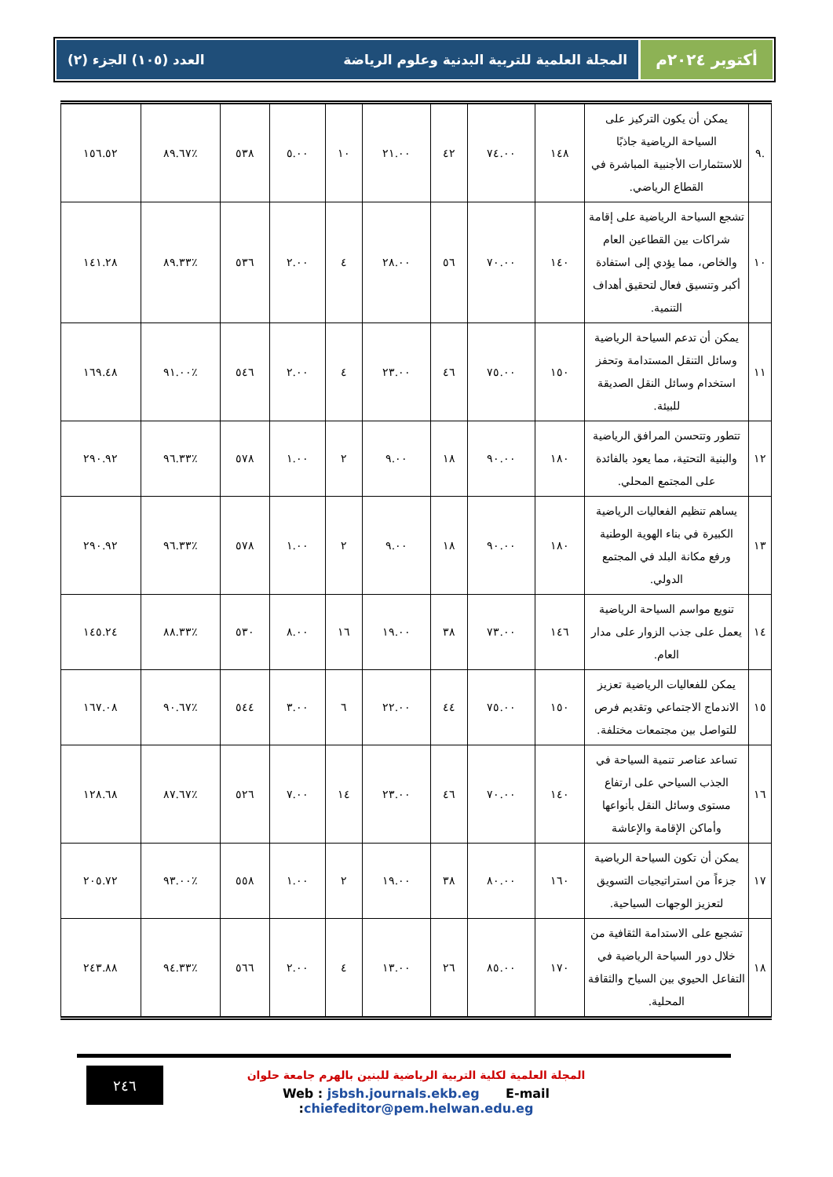أكتوبر ٢٠٢٤م
المجلة العلمية للتربية البدنية وعلوم الرياضة العدد (١٠٥) الجزء (٢)
| .٩ | يمكن أن يكون التركيز على السياحة الرياضية جاذبًا للاستثمارات الأجنبية المباشرة في القطاع الرياضي. | ١٤٨ | ٧٤.٠٠ | ٤٢ | ٢١.٠٠ | ١٠ | ٥.٠٠ | ٥٣٨ | ٪٨٩.٦٧ | ١٥٦.٥٢ |
| ١٠ | تشجع السياحة الرياضية على إقامة شراكات بين القطاعين العام والخاص، مما يؤدي إلى استفادة أكبر وتنسيق فعال لتحقيق أهداف التنمية. | ١٤٠ | ٧٠.٠٠ | ٥٦ | ٢٨.٠٠ | ٤ | ٢.٠٠ | ٥٣٦ | ٪٨٩.٣٣ | ١٤١.٢٨ |
| ١١ | يمكن أن تدعم السياحة الرياضية وسائل التنقل المستدامة وتحفز استخدام وسائل النقل الصديقة للبيئة. | ١٥٠ | ٧٥.٠٠ | ٤٦ | ٢٣.٠٠ | ٤ | ٢.٠٠ | ٥٤٦ | ٪٩١.٠٠ | ١٦٩.٤٨ |
| ١٢ | تتطور وتتحسن المرافق الرياضية والبنية التحتية، مما يعود بالفائدة على المجتمع المحلي. | ١٨٠ | ٩٠.٠٠ | ١٨ | ٩.٠٠ | ٢ | ١.٠٠ | ٥٧٨ | ٪٩٦.٣٣ | ٢٩٠.٩٢ |
| ١٣ | يساهم تنظيم الفعاليات الرياضية الكبيرة في بناء الهوية الوطنية ورفع مكانة البلد في المجتمع الدولي. | ١٨٠ | ٩٠.٠٠ | ١٨ | ٩.٠٠ | ٢ | ١.٠٠ | ٥٧٨ | ٪٩٦.٣٣ | ٢٩٠.٩٢ |
| ١٤ | تنويع مواسم السياحة الرياضية يعمل على جذب الزوار على مدار العام. | ١٤٦ | ٧٣.٠٠ | ٣٨ | ١٩.٠٠ | ١٦ | ٨.٠٠ | ٥٣٠ | ٪٨٨.٣٣ | ١٤٥.٢٤ |
| ١٥ | يمكن للفعاليات الرياضية تعزيز الاندماج الاجتماعي وتقديم فرص للتواصل بين مجتمعات مختلفة. | ١٥٠ | ٧٥.٠٠ | ٤٤ | ٢٢.٠٠ | ٦ | ٣.٠٠ | ٥٤٤ | ٪٩٠.٦٧ | ١٦٧.٠٨ |
| ١٦ | تساعد عناصر تنمية السياحة في الجذب السياحي على ارتفاع مستوى وسائل النقل بأنواعها وأماكن الإقامة والإعاشة | ١٤٠ | ٧٠.٠٠ | ٤٦ | ٢٣.٠٠ | ١٤ | ٧.٠٠ | ٥٢٦ | ٪٨٧.٦٧ | ١٢٨.٦٨ |
| ١٧ | يمكن أن تكون السياحة الرياضية جزءاً من استراتيجيات التسويق لتعزيز الوجهات السياحية. | ١٦٠ | ٨٠.٠٠ | ٣٨ | ١٩.٠٠ | ٢ | ١.٠٠ | ٥٥٨ | ٪٩٣.٠٠ | ٢٠٥.٧٢ |
| ١٨ | تشجيع على الاستدامة الثقافية من خلال دور السياحة الرياضية في التفاعل الحيوي بين السياح والثقافة المحلية. | ١٧٠ | ٨٥.٠٠ | ٢٦ | ١٣.٠٠ | ٤ | ٢.٠٠ | ٥٦٦ | ٪٩٤.٣٣ | ٢٤٣.٨٨ |
٢٤٦
المجلة العلمية لكلية التربية الرياضية للبنين بالهرم جامعة حلوان
Web : jsbsh.journals.ekb.eg E-mail :chiefeditor@pem.helwan.edu.eg